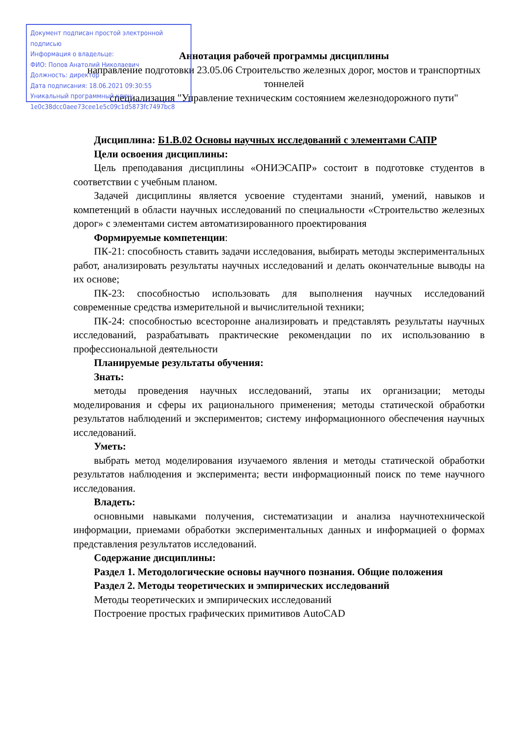Документ подписан простой электронной подписью
Информация о владельце:
ФИО: Попов Анатолий Николаевич
Должность: директор
Дата подписания: 18.06.2021 09:30:55
Уникальный программный ключ:
1e0c38dcc0aee73cee1e5c09c1d5873fc7497bc8
Аннотация рабочей программы дисциплины
направление подготовки 23.05.06 Строительство железных дорог, мостов и транспортных тоннелей
специализация "Управление техническим состоянием железнодорожного пути"
Дисциплина: Б1.В.02 Основы научных исследований с элементами САПР
Цели освоения дисциплины:
Цель преподавания дисциплины «ОНИЭСАПР» состоит в подготовке студентов в соответствии с учебным планом.
Задачей дисциплины является усвоение студентами знаний, умений, навыков и компетенций в области научных исследований по специальности «Строительство железных дорог» с элементами систем автоматизированного проектирования
Формируемые компетенции:
ПК-21: способность ставить задачи исследования, выбирать методы экспериментальных работ, анализировать результаты научных исследований и делать окончательные выводы на их основе;
ПК-23: способностью использовать для выполнения научных исследований современные средства измерительной и вычислительной техники;
ПК-24: способностью всесторонне анализировать и представлять результаты научных исследований, разрабатывать практические рекомендации по их использованию в профессиональной деятельности
Планируемые результаты обучения:
Знать:
методы проведения научных исследований, этапы их организации; методы моделирования и сферы их рационального применения; методы статической обработки результатов наблюдений и экспериментов; систему информационного обеспечения научных исследований.
Уметь:
выбрать метод моделирования изучаемого явления и методы статической обработки результатов наблюдения и эксперимента; вести информационный поиск по теме научного исследования.
Владеть:
основными навыками получения, систематизации и анализа научнотехнической информации, приемами обработки экспериментальных данных и информацией о формах представления результатов исследований.
Содержание дисциплины:
Раздел 1. Методологические основы научного познания. Общие положения
Раздел 2. Методы теоретических и эмпирических исследований
Методы теоретических и эмпирических исследований
Построение простых графических примитивов AutoCAD